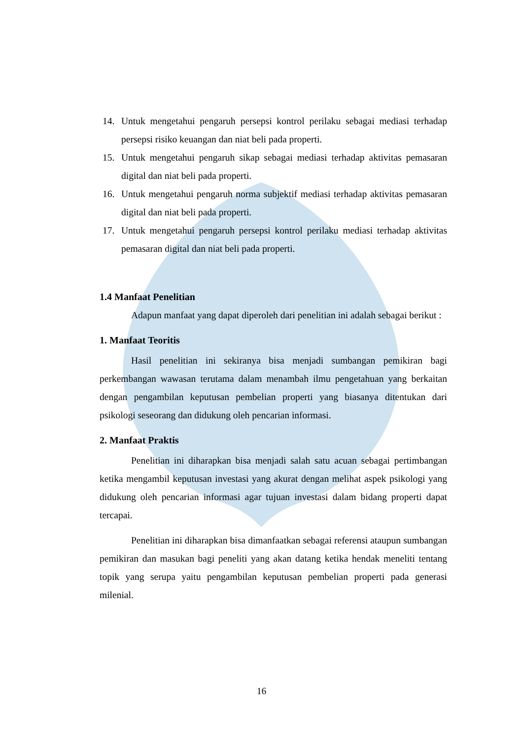14. Untuk mengetahui pengaruh persepsi kontrol perilaku sebagai mediasi terhadap persepsi risiko keuangan dan niat beli pada properti.
15. Untuk mengetahui pengaruh sikap sebagai mediasi terhadap aktivitas pemasaran digital dan niat beli pada properti.
16. Untuk mengetahui pengaruh norma subjektif mediasi terhadap aktivitas pemasaran digital dan niat beli pada properti.
17. Untuk mengetahui pengaruh persepsi kontrol perilaku mediasi terhadap aktivitas pemasaran digital dan niat beli pada properti.
1.4 Manfaat Penelitian
Adapun manfaat yang dapat diperoleh dari penelitian ini adalah sebagai berikut :
1. Manfaat Teoritis
Hasil penelitian ini sekiranya bisa menjadi sumbangan pemikiran bagi perkembangan wawasan terutama dalam menambah ilmu pengetahuan yang berkaitan dengan pengambilan keputusan pembelian properti yang biasanya ditentukan dari psikologi seseorang dan didukung oleh pencarian informasi.
2. Manfaat Praktis
Penelitian ini diharapkan bisa menjadi salah satu acuan sebagai pertimbangan ketika mengambil keputusan investasi yang akurat dengan melihat aspek psikologi yang didukung oleh pencarian informasi agar tujuan investasi dalam bidang properti dapat tercapai.
Penelitian ini diharapkan bisa dimanfaatkan sebagai referensi ataupun sumbangan pemikiran dan masukan bagi peneliti yang akan datang ketika hendak meneliti tentang topik yang serupa yaitu pengambilan keputusan pembelian properti pada generasi milenial.
16